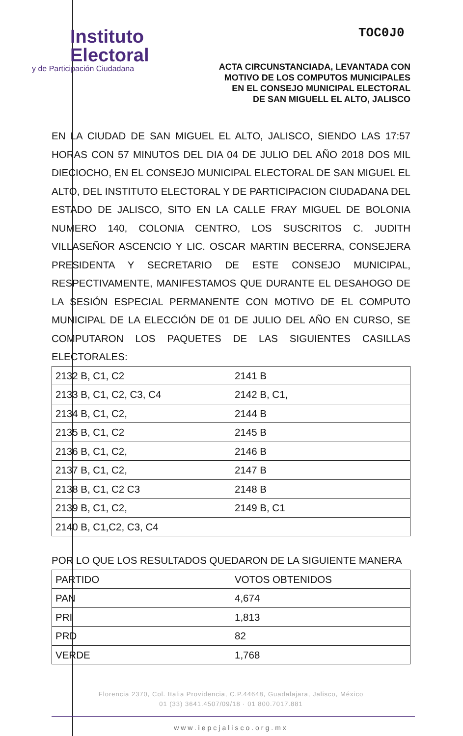Instituto
Electoral
y de Participación Ciudadana
TOC0J0
ACTA CIRCUNSTANCIADA, LEVANTADA CON
MOTIVO DE LOS COMPUTOS MUNICIPALES
EN EL CONSEJO MUNICIPAL ELECTORAL
DE SAN MIGUELL EL ALTO, JALISCO
EN LA CIUDAD DE SAN MIGUEL EL ALTO, JALISCO, SIENDO LAS 17:57 HORAS CON 57 MINUTOS DEL DIA 04 DE JULIO DEL AÑO 2018 DOS MIL DIECIOCHO, EN EL CONSEJO MUNICIPAL ELECTORAL DE SAN MIGUEL EL ALTO, DEL INSTITUTO ELECTORAL Y DE PARTICIPACION CIUDADANA DEL ESTADO DE JALISCO, SITO EN LA CALLE FRAY MIGUEL DE BOLONIA NUMERO 140, COLONIA CENTRO, LOS SUSCRITOS C. JUDITH VILLASEÑOR ASCENCIO Y LIC. OSCAR MARTIN BECERRA, CONSEJERA PRESIDENTA Y SECRETARIO DE ESTE CONSEJO MUNICIPAL, RESPECTIVAMENTE, MANIFESTAMOS QUE DURANTE EL DESAHOGO DE LA SESIÓN ESPECIAL PERMANENTE CON MOTIVO DE EL COMPUTO MUNICIPAL DE LA ELECCIÓN DE 01 DE JULIO DEL AÑO EN CURSO, SE COMPUTARON LOS PAQUETES DE LAS SIGUIENTES CASILLAS ELECTORALES:
| 2132 B, C1, C2 | 2141 B |
| 2133 B, C1, C2, C3, C4 | 2142 B, C1, |
| 2134 B, C1, C2, | 2144 B |
| 2135 B, C1, C2 | 2145 B |
| 2136 B, C1, C2, | 2146 B |
| 2137 B, C1, C2, | 2147 B |
| 2138 B, C1, C2 C3 | 2148 B |
| 2139 B, C1, C2, | 2149 B, C1 |
| 2140 B, C1,C2, C3, C4 | |
POR LO QUE LOS RESULTADOS QUEDARON DE LA SIGUIENTE MANERA
| PARTIDO | VOTOS OBTENIDOS |
| PAN | 4,674 |
| PRI | 1,813 |
| PRD | 82 |
| VERDE | 1,768 |
Florencia 2370, Col. Italia Providencia, C.P.44648, Guadalajara, Jalisco, México
01 (33) 3641.4507/09/18 · 01 800.7017.881
www.iepcjalisco.org.mx